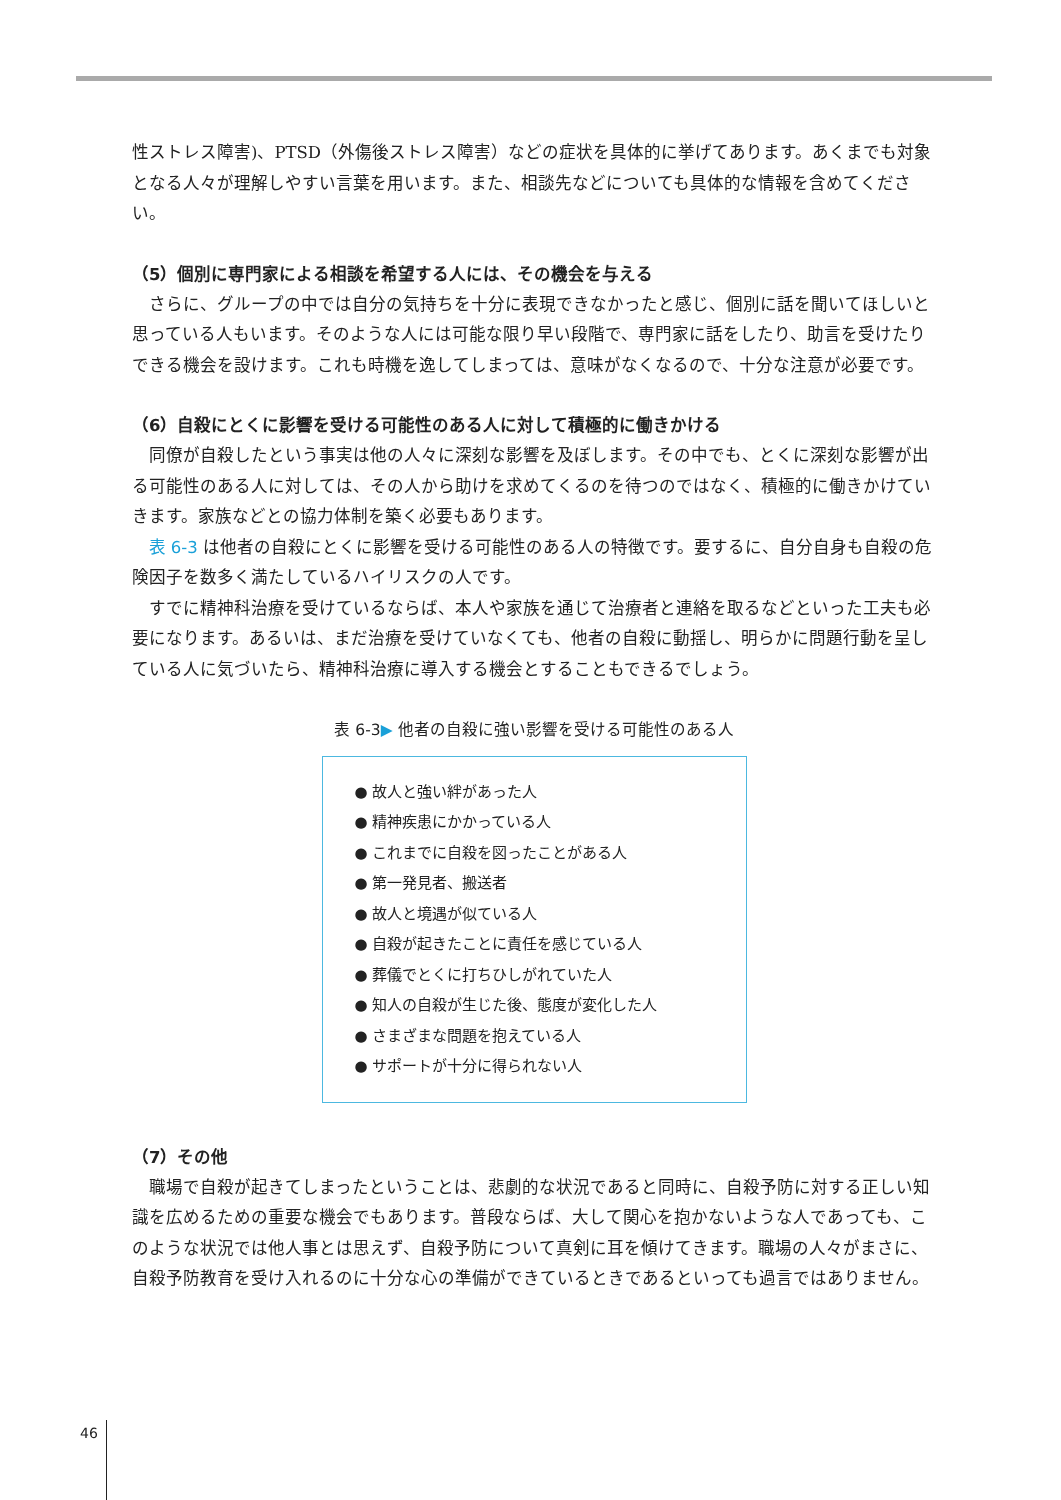性ストレス障害)、PTSD（外傷後ストレス障害）などの症状を具体的に挙げてあります。あくまでも対象となる人々が理解しやすい言葉を用います。また、相談先などについても具体的な情報を含めてください。
（5）個別に専門家による相談を希望する人には、その機会を与える
さらに、グループの中では自分の気持ちを十分に表現できなかったと感じ、個別に話を聞いてほしいと思っている人もいます。そのような人には可能な限り早い段階で、専門家に話をしたり、助言を受けたりできる機会を設けます。これも時機を逸してしまっては、意味がなくなるので、十分な注意が必要です。
（6）自殺にとくに影響を受ける可能性のある人に対して積極的に働きかける
同僚が自殺したという事実は他の人々に深刻な影響を及ぼします。その中でも、とくに深刻な影響が出る可能性のある人に対しては、その人から助けを求めてくるのを待つのではなく、積極的に働きかけていきます。家族などとの協力体制を築く必要もあります。
表 6-3 は他者の自殺にとくに影響を受ける可能性のある人の特徴です。要するに、自分自身も自殺の危険因子を数多く満たしているハイリスクの人です。
すでに精神科治療を受けているならば、本人や家族を通じて治療者と連絡を取るなどといった工夫も必要になります。あるいは、まだ治療を受けていなくても、他者の自殺に動揺し、明らかに問題行動を呈している人に気づいたら、精神科治療に導入する機会とすることもできるでしょう。
表 6-3▶ 他者の自殺に強い影響を受ける可能性のある人
● 故人と強い絆があった人
● 精神疾患にかかっている人
● これまでに自殺を図ったことがある人
● 第一発見者、搬送者
● 故人と境遇が似ている人
● 自殺が起きたことに責任を感じている人
● 葬儀でとくに打ちひしがれていた人
● 知人の自殺が生じた後、態度が変化した人
● さまざまな問題を抱えている人
● サポートが十分に得られない人
（7）その他
職場で自殺が起きてしまったということは、悲劇的な状況であると同時に、自殺予防に対する正しい知識を広めるための重要な機会でもあります。普段ならば、大して関心を抱かないような人であっても、このような状況では他人事とは思えず、自殺予防について真剣に耳を傾けてきます。職場の人々がまさに、自殺予防教育を受け入れるのに十分な心の準備ができているときであるといっても過言ではありません。
46